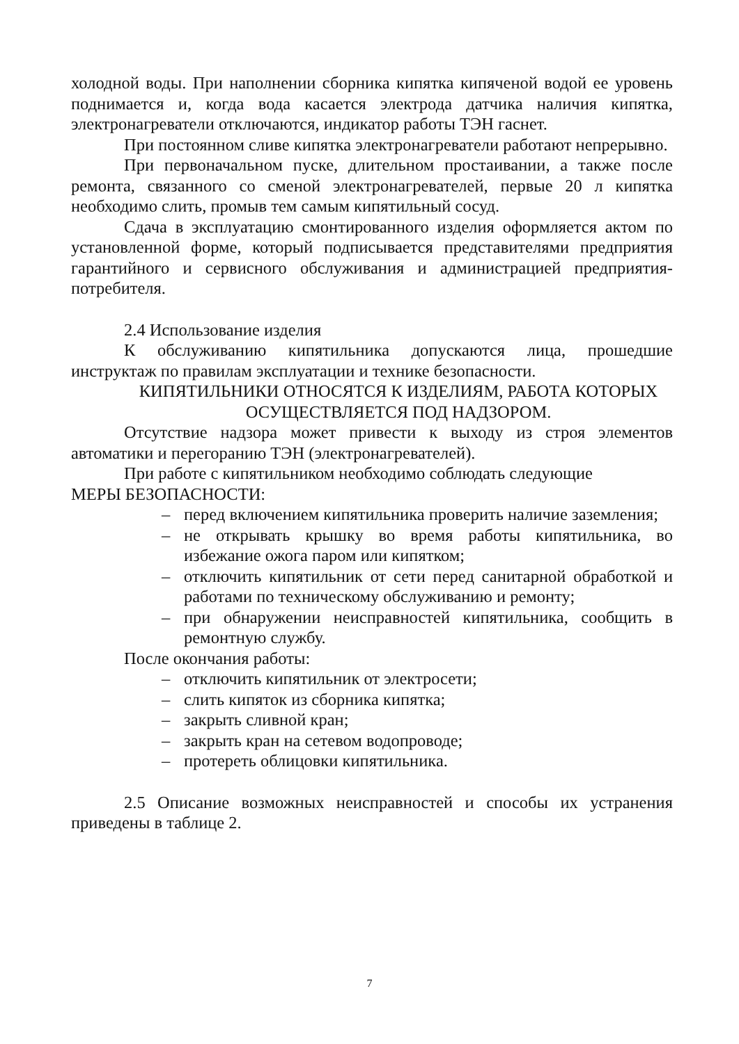холодной воды. При наполнении сборника кипятка кипяченой водой ее уровень поднимается и, когда вода касается электрода датчика наличия кипятка, электронагреватели отключаются, индикатор работы ТЭН гаснет.
При постоянном сливе кипятка электронагреватели работают непрерывно.
При первоначальном пуске, длительном простаивании, а также после ремонта, связанного со сменой электронагревателей, первые 20 л кипятка необходимо слить, промыв тем самым кипятильный сосуд.
Сдача в эксплуатацию смонтированного изделия оформляется актом по установленной форме, который подписывается представителями предприятия гарантийного и сервисного обслуживания и администрацией предприятия-потребителя.
2.4 Использование изделия
К обслуживанию кипятильника допускаются лица, прошедшие инструктаж по правилам эксплуатации и технике безопасности.
КИПЯТИЛЬНИКИ ОТНОСЯТСЯ К ИЗДЕЛИЯМ, РАБОТА КОТОРЫХ
ОСУЩЕСТВЛЯЕТСЯ ПОД НАДЗОРОМ.
Отсутствие надзора может привести к выходу из строя элементов автоматики и перегоранию ТЭН (электронагревателей).
При работе с кипятильником необходимо соблюдать следующие
МЕРЫ БЕЗОПАСНОСТИ:
– перед включением кипятильника проверить наличие заземления;
– не открывать крышку во время работы кипятильника, во избежание ожога паром или кипятком;
– отключить кипятильник от сети перед санитарной обработкой и работами по техническому обслуживанию и ремонту;
– при обнаружении неисправностей кипятильника, сообщить в ремонтную службу.
После окончания работы:
– отключить кипятильник от электросети;
– слить кипяток из сборника кипятка;
– закрыть сливной кран;
– закрыть кран на сетевом водопроводе;
– протереть облицовки кипятильника.
2.5 Описание возможных неисправностей и способы их устранения приведены в таблице 2.
7